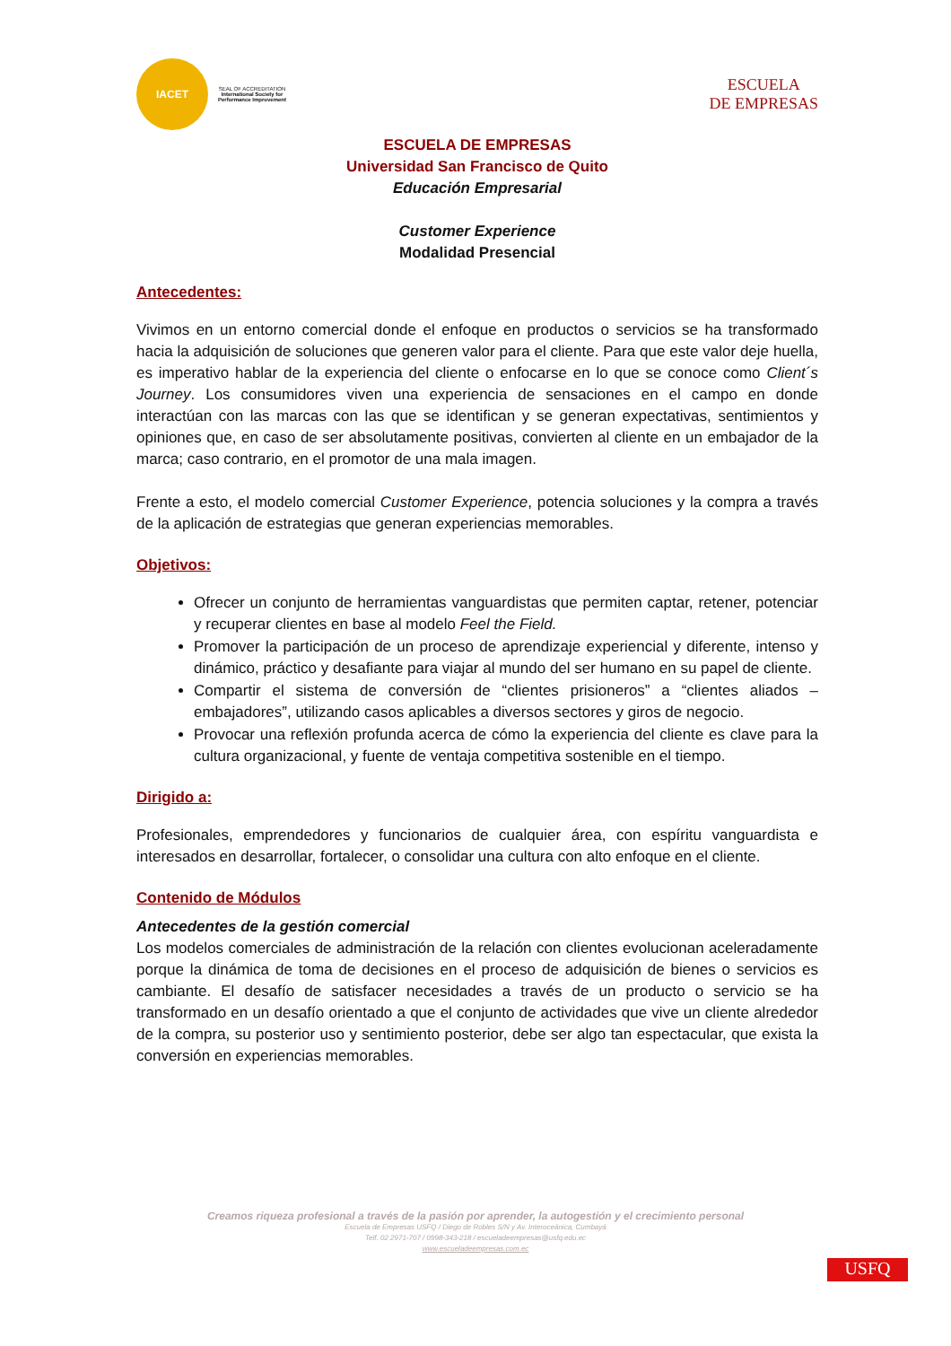IACET SEAL OF ACCREDITATION
International Society for Performance Improvement
ESCUELA
DE EMPRESAS
ESCUELA DE EMPRESAS
Universidad San Francisco de Quito
Educación Empresarial
Customer Experience
Modalidad Presencial
Antecedentes:
Vivimos en un entorno comercial donde el enfoque en productos o servicios se ha transformado hacia la adquisición de soluciones que generen valor para el cliente. Para que este valor deje huella, es imperativo hablar de la experiencia del cliente o enfocarse en lo que se conoce como Client´s Journey. Los consumidores viven una experiencia de sensaciones en el campo en donde interactúan con las marcas con las que se identifican y se generan expectativas, sentimientos y opiniones que, en caso de ser absolutamente positivas, convierten al cliente en un embajador de la marca; caso contrario, en el promotor de una mala imagen.
Frente a esto, el modelo comercial Customer Experience, potencia soluciones y la compra a través de la aplicación de estrategias que generan experiencias memorables.
Objetivos:
Ofrecer un conjunto de herramientas vanguardistas que permiten captar, retener, potenciar y recuperar clientes en base al modelo Feel the Field.
Promover la participación de un proceso de aprendizaje experiencial y diferente, intenso y dinámico, práctico y desafiante para viajar al mundo del ser humano en su papel de cliente.
Compartir el sistema de conversión de “clientes prisioneros” a “clientes aliados – embajadores”, utilizando casos aplicables a diversos sectores y giros de negocio.
Provocar una reflexión profunda acerca de cómo la experiencia del cliente es clave para la cultura organizacional, y fuente de ventaja competitiva sostenible en el tiempo.
Dirigido a:
Profesionales, emprendedores y funcionarios de cualquier área, con espíritu vanguardista e interesados en desarrollar, fortalecer, o consolidar una cultura con alto enfoque en el cliente.
Contenido de Módulos
Antecedentes de la gestión comercial
Los modelos comerciales de administración de la relación con clientes evolucionan aceleradamente porque la dinámica de toma de decisiones en el proceso de adquisición de bienes o servicios es cambiante. El desafío de satisfacer necesidades a través de un producto o servicio se ha transformado en un desafío orientado a que el conjunto de actividades que vive un cliente alrededor de la compra, su posterior uso y sentimiento posterior, debe ser algo tan espectacular, que exista la conversión en experiencias memorables.
Creamos riqueza profesional a través de la pasión por aprender, la autogestión y el crecimiento personal
Escuela de Empresas USFQ / Diego de Robles S/N y Av. Interoceánica, Cumbayá
Telf. 02 2971-707 / 0998-343-218 / escueladeempresas@usfq.edu.ec
www.escueladeempresas.com.ec
USFQ